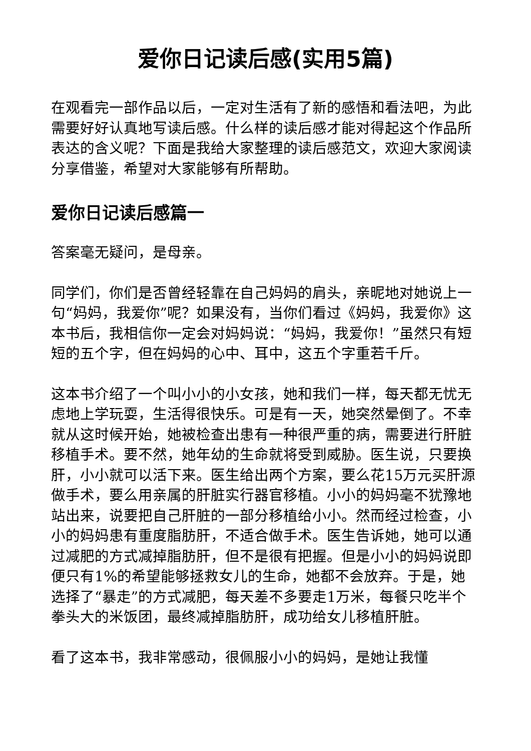爱你日记读后感(实用5篇)
在观看完一部作品以后，一定对生活有了新的感悟和看法吧，为此需要好好认真地写读后感。什么样的读后感才能对得起这个作品所表达的含义呢？下面是我给大家整理的读后感范文，欢迎大家阅读分享借鉴，希望对大家能够有所帮助。
爱你日记读后感篇一
答案毫无疑问，是母亲。
同学们，你们是否曾经轻靠在自己妈妈的肩头，亲昵地对她说上一句“妈妈，我爱你”呢？如果没有，当你们看过《妈妈，我爱你》这本书后，我相信你一定会对妈妈说：“妈妈，我爱你！”虽然只有短短的五个字，但在妈妈的心中、耳中，这五个字重若千斤。
这本书介绍了一个叫小小的小女孩，她和我们一样，每天都无忧无虑地上学玩耍，生活得很快乐。可是有一天，她突然晕倒了。不幸就从这时候开始，她被检查出患有一种很严重的病，需要进行肝脏移植手术。要不然，她年幼的生命就将受到威胁。医生说，只要换肝，小小就可以活下来。医生给出两个方案，要么花15万元买肝源做手术，要么用亲属的肝脏实行器官移植。小小的妈妈毫不犹豫地站出来，说要把自己肝脏的一部分移植给小小。然而经过检查，小小的妈妈患有重度脂肪肝，不适合做手术。医生告诉她，她可以通过减肥的方式减掉脂肪肝，但不是很有把握。但是小小的妈妈说即便只有1%的希望能够拯救女儿的生命，她都不会放弃。于是，她选择了“暴走”的方式减肥，每天差不多要走1万米，每餐只吃半个拳头大的米饭团，最终减掉脂肪肝，成功给女儿移植肝脏。
看了这本书，我非常感动，很佩服小小的妈妈，是她让我懂